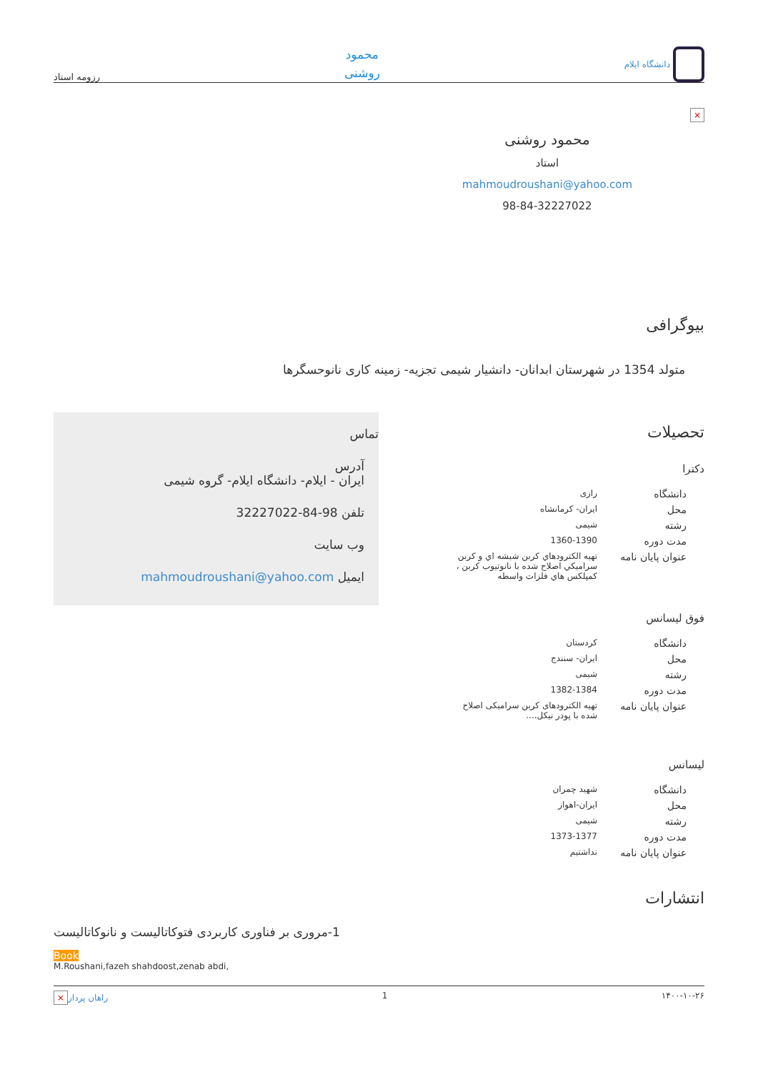دانشگاه ایلام
محمود
روشنی
رزومه استاد
×
محمود روشنی
استاد
mahmoudroushani@yahoo.com
98-84-32227022
بیوگرافی
متولد 1354 در شهرستان ابدانان- دانشیار شیمی تجزیه- زمینه کاری نانوحسگرها
تحصیلات
دکترا
| دانشگاه | رازی |
| محل | ایران- کرمانشاه |
| رشته | شیمی |
| مدت دوره | 1360-1390 |
| عنوان پایان نامه | تهيه الكترودهاي كربن شيشه اي و كربن سراميكي اصلاح شده با نانوتيوب كربن ، كمپلكس هاي فلزات واسطه |
فوق لیسانس
| دانشگاه | کردستان |
| محل | ایران- سنندج |
| رشته | شیمی |
| مدت دوره | 1382-1384 |
| عنوان پایان نامه | تهیه الکترودهای کربن سرامیکی اصلاح شده با پودر نیکل.... |
لیسانس
| دانشگاه | شهید چمران |
| محل | ایران-اهواز |
| رشته | شیمی |
| مدت دوره | 1373-1377 |
| عنوان پایان نامه | نداشتیم |
تماس
آدرس
ایران - ایلام- دانشگاه ایلام- گروه شیمی
تلفن 98-84-32227022
وب سایت
ایمیل mahmoudroushani@yahoo.com
انتشارات
1-مروری بر فناوری کاربردی فتوکاتالیست و نانوکاتالیست
Book
M.Roushani,fazeh shahdoost,zenab abdi,
۱۴۰۰-۱۰-۲۶ 1 راهان پرداز ×